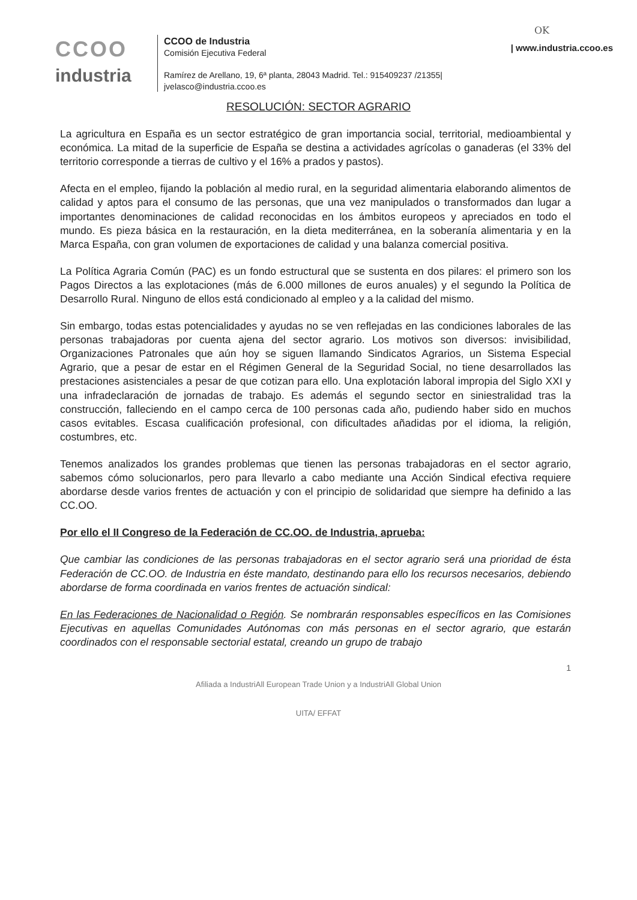OK
CCOO
industria
| www.industria.ccoo.es CCOO de Industria
Comisión Ejecutiva Federal
Ramírez de Arellano, 19, 6ª planta, 28043 Madrid. Tel.: 915409237 /21355|
jvelasco@industria.ccoo.es
RESOLUCIÓN: SECTOR AGRARIO
La agricultura en España es un sector estratégico de gran importancia social, territorial, medioambiental y económica. La mitad de la superficie de España se destina a actividades agrícolas o ganaderas (el 33% del territorio corresponde a tierras de cultivo y el 16% a prados y pastos).
Afecta en el empleo, fijando la población al medio rural, en la seguridad alimentaria elaborando alimentos de calidad y aptos para el consumo de las personas, que una vez manipulados o transformados dan lugar a importantes denominaciones de calidad reconocidas en los ámbitos europeos y apreciados en todo el mundo. Es pieza básica en la restauración, en la dieta mediterránea, en la soberanía alimentaria y en la Marca España, con gran volumen de exportaciones de calidad y una balanza comercial positiva.
La Política Agraria Común (PAC) es un fondo estructural que se sustenta en dos pilares: el primero son los Pagos Directos a las explotaciones (más de 6.000 millones de euros anuales) y el segundo la Política de Desarrollo Rural. Ninguno de ellos está condicionado al empleo y a la calidad del mismo.
Sin embargo, todas estas potencialidades y ayudas no se ven reflejadas en las condiciones laborales de las personas trabajadoras por cuenta ajena del sector agrario. Los motivos son diversos: invisibilidad, Organizaciones Patronales que aún hoy se siguen llamando Sindicatos Agrarios, un Sistema Especial Agrario, que a pesar de estar en el Régimen General de la Seguridad Social, no tiene desarrollados las prestaciones asistenciales a pesar de que cotizan para ello. Una explotación laboral impropia del Siglo XXI y una infradeclaración de jornadas de trabajo. Es además el segundo sector en siniestralidad tras la construcción, falleciendo en el campo cerca de 100 personas cada año, pudiendo haber sido en muchos casos evitables. Escasa cualificación profesional, con dificultades añadidas por el idioma, la religión, costumbres, etc.
Tenemos analizados los grandes problemas que tienen las personas trabajadoras en el sector agrario, sabemos cómo solucionarlos, pero para llevarlo a cabo mediante una Acción Sindical efectiva requiere abordarse desde varios frentes de actuación y con el principio de solidaridad que siempre ha definido a las CC.OO.
Por ello el II Congreso de la Federación de CC.OO. de Industria, aprueba:
Que cambiar las condiciones de las personas trabajadoras en el sector agrario será una prioridad de ésta Federación de CC.OO. de Industria en éste mandato, destinando para ello los recursos necesarios, debiendo abordarse de forma coordinada en varios frentes de actuación sindical:
En las Federaciones de Nacionalidad o Región. Se nombrarán responsables específicos en las Comisiones Ejecutivas en aquellas Comunidades Autónomas con más personas en el sector agrario, que estarán coordinados con el responsable sectorial estatal, creando un grupo de trabajo
1
Afiliada a IndustriAll European Trade Union y a IndustriAll Global Union
UITA/ EFFAT